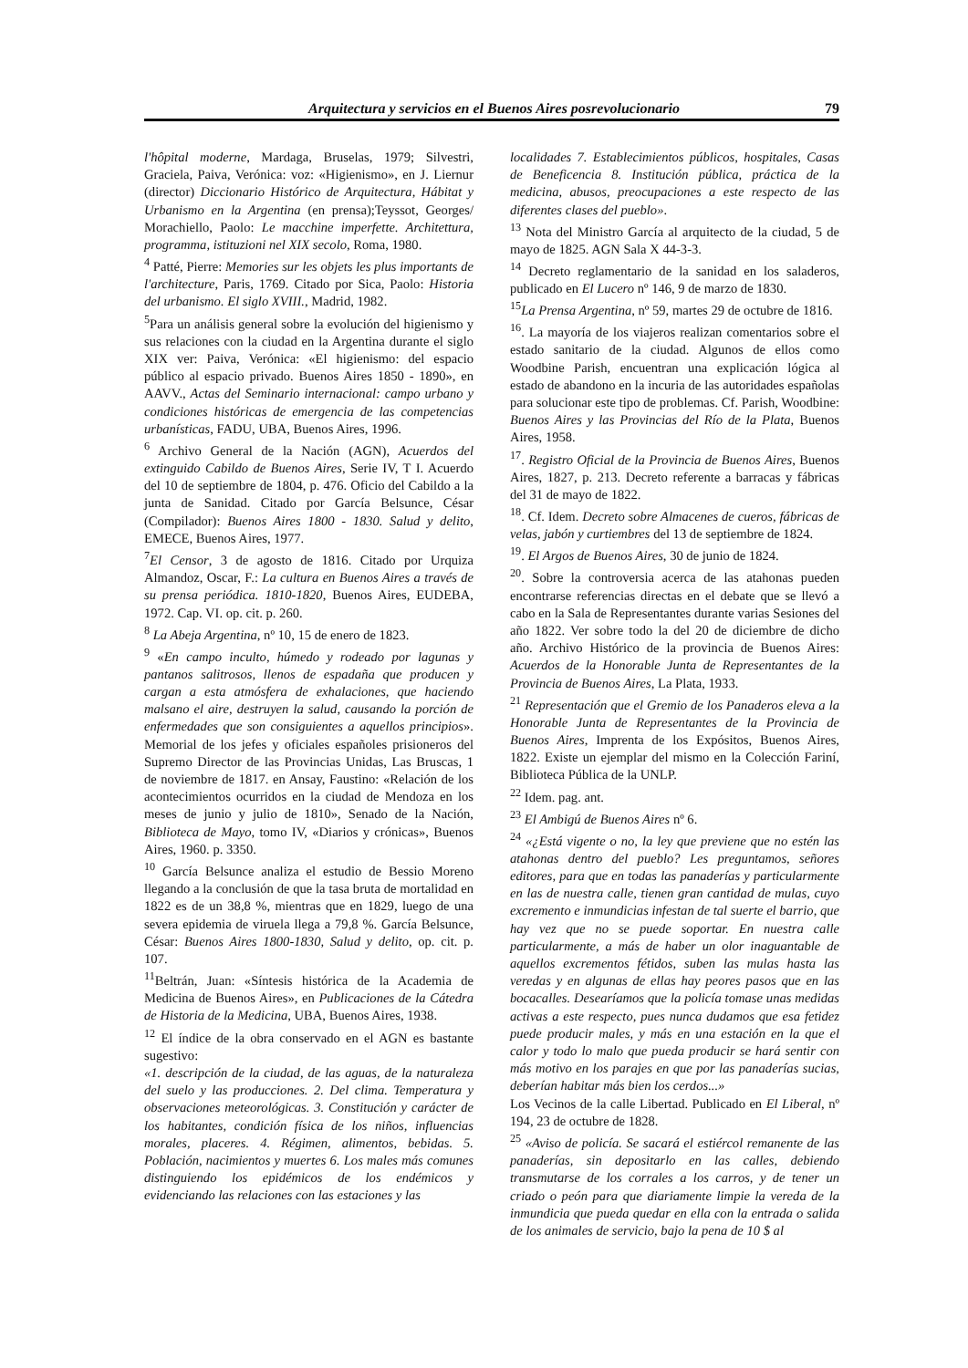Arquitectura y servicios en el Buenos Aires posrevolucionario 79
l'hôpital moderne, Mardaga, Bruselas, 1979; Silvestri, Graciela, Paiva, Verónica: voz: «Higienismo», en J. Liernur (director) Diccionario Histórico de Arquitectura, Hábitat y Urbanismo en la Argentina (en prensa);Teyssot, Georges/ Morachiello, Paolo: Le macchine imperfette. Architettura, programma, istituzioni nel XIX secolo, Roma, 1980.
<sup>4</sup> Patté, Pierre: Memories sur les objets les plus importants de l'architecture, Paris, 1769. Citado por Sica, Paolo: Historia del urbanismo. El siglo XVIII., Madrid, 1982.
<sup>5</sup> Para un análisis general sobre la evolución del higienismo y sus relaciones con la ciudad en la Argentina durante el siglo XIX ver: Paiva, Verónica: «El higienismo: del espacio público al espacio privado. Buenos Aires 1850 - 1890», en AAVV., Actas del Seminario internacional: campo urbano y condiciones históricas de emergencia de las competencias urbanísticas, FADU, UBA, Buenos Aires, 1996.
<sup>6</sup> Archivo General de la Nación (AGN), Acuerdos del extinguido Cabildo de Buenos Aires, Serie IV, T I. Acuerdo del 10 de septiembre de 1804, p. 476. Oficio del Cabildo a la junta de Sanidad. Citado por García Belsunce, César (Compilador): Buenos Aires 1800 - 1830. Salud y delito, EMECE, Buenos Aires, 1977.
<sup>7</sup> El Censor, 3 de agosto de 1816. Citado por Urquiza Almandoz, Oscar, F.: La cultura en Buenos Aires a través de su prensa periódica. 1810-1820, Buenos Aires, EUDEBA, 1972. Cap. VI. op. cit. p. 260.
<sup>8</sup> La Abeja Argentina, nº 10, 15 de enero de 1823.
<sup>9</sup> «En campo inculto, húmedo y rodeado por lagunas y pantanos salitrosos, llenos de espadaña que producen y cargan a esta atmósfera de exhalaciones, que haciendo malsano el aire, destruyen la salud, causando la porción de enfermedades que son consiguientes a aquellos principios». Memorial de los jefes y oficiales españoles prisioneros del Supremo Director de las Provincias Unidas, Las Bruscas, 1 de noviembre de 1817. en Ansay, Faustino: «Relación de los acontecimientos ocurridos en la ciudad de Mendoza en los meses de junio y julio de 1810», Senado de la Nación, Biblioteca de Mayo, tomo IV, «Diarios y crónicas», Buenos Aires, 1960. p. 3350.
<sup>10</sup> García Belsunce analiza el estudio de Bessio Moreno llegando a la conclusión de que la tasa bruta de mortalidad en 1822 es de un 38,8 %, mientras que en 1829, luego de una severa epidemia de viruela llega a 79,8 %. García Belsunce, César: Buenos Aires 1800-1830, Salud y delito, op. cit. p. 107.
<sup>11</sup> Beltrán, Juan: «Síntesis histórica de la Academia de Medicina de Buenos Aires», en Publicaciones de la Cátedra de Historia de la Medicina, UBA, Buenos Aires, 1938.
<sup>12</sup> El índice de la obra conservado en el AGN es bastante sugestivo:
«1. descripción de la ciudad, de las aguas, de la naturaleza del suelo y las producciones. 2. Del clima. Temperatura y observaciones meteorológicas. 3. Constitución y carácter de los habitantes, condición física de los niños, influencias morales, placeres. 4. Régimen, alimentos, bebidas. 5. Población, nacimientos y muertes 6. Los males más comunes distinguiendo los epidémicos de los endémicos y evidenciando las relaciones con las estaciones y las
localidades 7. Establecimientos públicos, hospitales, Casas de Beneficencia 8. Institución pública, práctica de la medicina, abusos, preocupaciones a este respecto de las diferentes clases del pueblo».
<sup>13</sup> Nota del Ministro García al arquitecto de la ciudad, 5 de mayo de 1825. AGN Sala X 44-3-3.
<sup>14</sup> Decreto reglamentario de la sanidad en los saladeros, publicado en El Lucero nº 146, 9 de marzo de 1830.
<sup>15</sup> La Prensa Argentina, nº 59, martes 29 de octubre de 1816.
<sup>16</sup>. La mayoría de los viajeros realizan comentarios sobre el estado sanitario de la ciudad. Algunos de ellos como Woodbine Parish, encuentran una explicación lógica al estado de abandono en la incuria de las autoridades españolas para solucionar este tipo de problemas. Cf. Parish, Woodbine: Buenos Aires y las Provincias del Río de la Plata, Buenos Aires, 1958.
<sup>17</sup>. Registro Oficial de la Provincia de Buenos Aires, Buenos Aires, 1827, p. 213. Decreto referente a barracas y fábricas del 31 de mayo de 1822.
<sup>18</sup>. Cf. Idem. Decreto sobre Almacenes de cueros, fábricas de velas, jabón y curtiembres del 13 de septiembre de 1824.
<sup>19</sup>. El Argos de Buenos Aires, 30 de junio de 1824.
<sup>20</sup>. Sobre la controversia acerca de las atahonas pueden encontrarse referencias directas en el debate que se llevó a cabo en la Sala de Representantes durante varias Sesiones del año 1822. Ver sobre todo la del 20 de diciembre de dicho año. Archivo Histórico de la provincia de Buenos Aires: Acuerdos de la Honorable Junta de Representantes de la Provincia de Buenos Aires, La Plata, 1933.
<sup>21</sup> Representación que el Gremio de los Panaderos eleva a la Honorable Junta de Representantes de la Provincia de Buenos Aires, Imprenta de los Expósitos, Buenos Aires, 1822. Existe un ejemplar del mismo en la Colección Fariní, Biblioteca Pública de la UNLP.
<sup>22</sup> Idem. pag. ant.
<sup>23</sup> El Ambigú de Buenos Aires nº 6.
<sup>24</sup> «¿Está vigente o no, la ley que previene que no estén las atahonas dentro del pueblo? Les preguntamos, señores editores, para que en todas las panaderías y particularmente en las de nuestra calle, tienen gran cantidad de mulas, cuyo excremento e inmundicias infestan de tal suerte el barrio, que hay vez que no se puede soportar. En nuestra calle particularmente, a más de haber un olor inaguantable de aquellos excrementos fétidos, suben las mulas hasta las veredas y en algunas de ellas hay peores pasos que en las bocacalles. Desearíamos que la policía tomase unas medidas activas a este respecto, pues nunca dudamos que esa fetidez puede producir males, y más en una estación en la que el calor y todo lo malo que pueda producir se hará sentir con más motivo en los parajes en que por las panaderías sucias, deberían habitar más bien los cerdos...»
Los Vecinos de la calle Libertad. Publicado en El Liberal, nº 194, 23 de octubre de 1828.
<sup>25</sup> «Aviso de policía. Se sacará el estiércol remanente de las panaderías, sin depositarlo en las calles, debiendo transmutarse de los corrales a los carros, y de tener un criado o peón para que diariamente limpie la vereda de la inmundicia que pueda quedar en ella con la entrada o salida de los animales de servicio, bajo la pena de 10 $ al